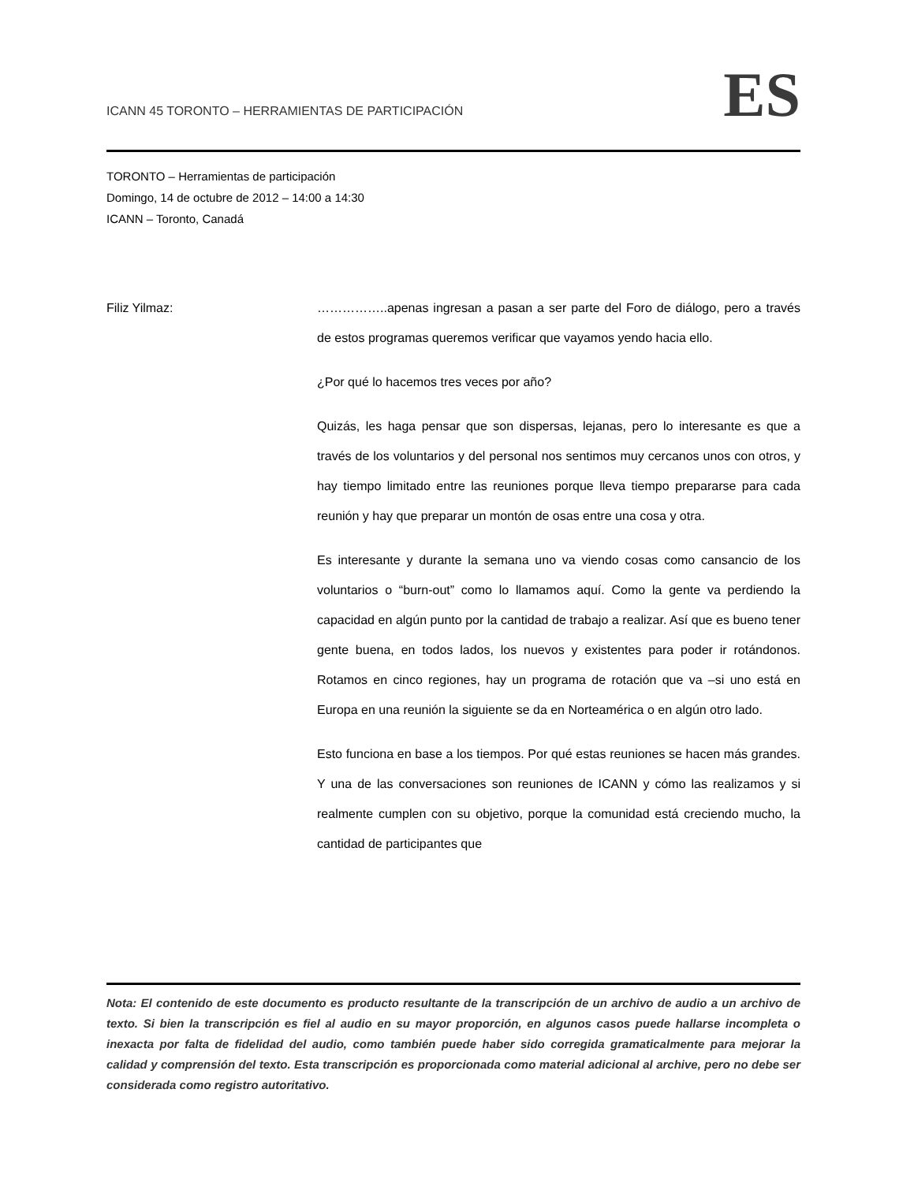ICANN 45 TORONTO – HERRAMIENTAS DE PARTICIPACIÓN
ES
TORONTO – Herramientas de participación
Domingo, 14 de octubre de 2012 – 14:00 a 14:30
ICANN – Toronto, Canadá
Filiz Yilmaz: ……………..apenas ingresan a pasan a ser parte del Foro de diálogo, pero a través de estos programas queremos verificar que vayamos yendo hacia ello.
¿Por qué lo hacemos tres veces por año?
Quizás, les haga pensar que son dispersas, lejanas, pero lo interesante es que a través de los voluntarios y del personal nos sentimos muy cercanos unos con otros, y hay tiempo limitado entre las reuniones porque lleva tiempo prepararse para cada reunión y hay que preparar un montón de osas entre una cosa y otra.
Es interesante y durante la semana uno va viendo cosas como cansancio de los voluntarios o “burn-out” como lo llamamos aquí. Como la gente va perdiendo la capacidad en algún punto por la cantidad de trabajo a realizar. Así que es bueno tener gente buena, en todos lados, los nuevos y existentes para poder ir rotándonos. Rotamos en cinco regiones, hay un programa de rotación que va –si uno está en Europa en una reunión la siguiente se da en Norteamérica o en algún otro lado.
Esto funciona en base a los tiempos. Por qué estas reuniones se hacen más grandes. Y una de las conversaciones son reuniones de ICANN y cómo las realizamos y si realmente cumplen con su objetivo, porque la comunidad está creciendo mucho, la cantidad de participantes que
Nota: El contenido de este documento es producto resultante de la transcripción de un archivo de audio a un archivo de texto. Si bien la transcripción es fiel al audio en su mayor proporción, en algunos casos puede hallarse incompleta o inexacta por falta de fidelidad del audio, como también puede haber sido corregida gramaticalmente para mejorar la calidad y comprensión del texto. Esta transcripción es proporcionada como material adicional al archive, pero no debe ser considerada como registro autoritativo.